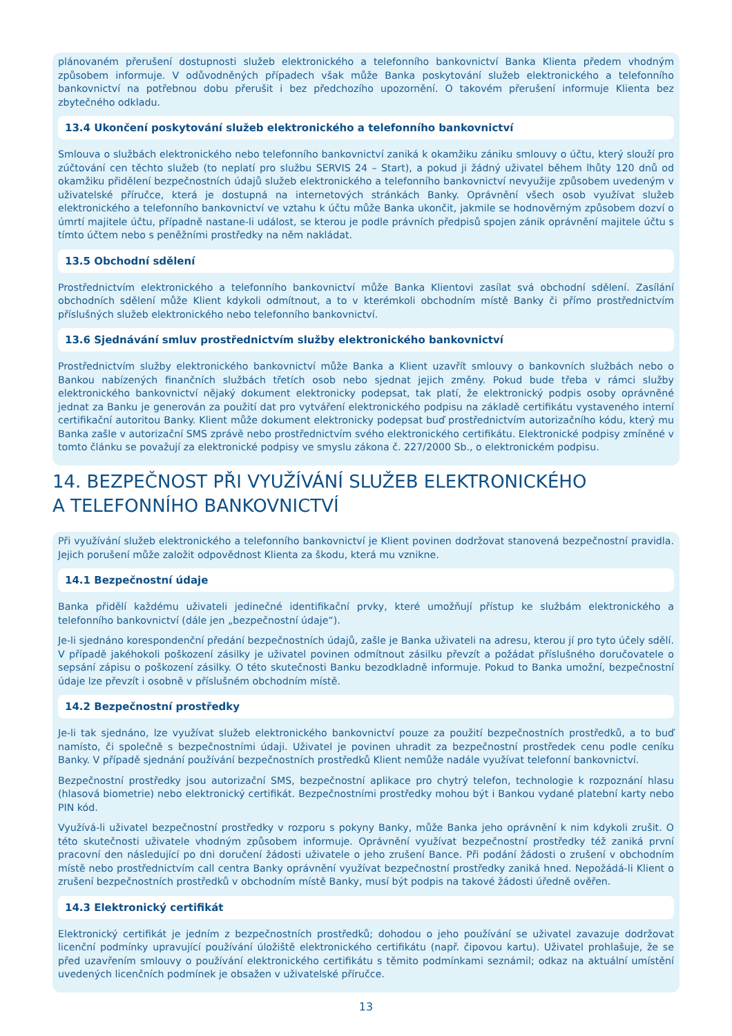plánovaném přerušení dostupnosti služeb elektronického a telefonního bankovnictví Banka Klienta předem vhodným způsobem informuje. V odůvodněných případech však může Banka poskytování služeb elektronického a telefonního bankovnictví na potřebnou dobu přerušit i bez předchozího upozornění. O takovém přerušení informuje Klienta bez zbytečného odkladu.
13.4 Ukončení poskytování služeb elektronického a telefonního bankovnictví
Smlouva o službách elektronického nebo telefonního bankovnictví zaniká k okamžiku zániku smlouvy o účtu, který slouží pro zúčtování cen těchto služeb (to neplatí pro službu SERVIS 24 – Start), a pokud ji žádný uživatel během lhůty 120 dnů od okamžiku přidělení bezpečnostních údajů služeb elektronického a telefonního bankovnictví nevyužije způsobem uvedeným v uživatelské příručce, která je dostupná na internetových stránkách Banky. Oprávnění všech osob využívat služeb elektronického a telefonního bankovnictví ve vztahu k účtu může Banka ukončit, jakmile se hodnověrným způsobem dozví o úmrtí majitele účtu, případně nastane-li událost, se kterou je podle právních předpisů spojen zánik oprávnění majitele účtu s tímto účtem nebo s peněžními prostředky na něm nakládat.
13.5 Obchodní sdělení
Prostřednictvím elektronického a telefonního bankovnictví může Banka Klientovi zasílat svá obchodní sdělení. Zasílání obchodních sdělení může Klient kdykoli odmítnout, a to v kterémkoli obchodním místě Banky či přímo prostřednictvím příslušných služeb elektronického nebo telefonního bankovnictví.
13.6 Sjednávání smluv prostřednictvím služby elektronického bankovnictví
Prostřednictvím služby elektronického bankovnictví může Banka a Klient uzavřít smlouvy o bankovních službách nebo o Bankou nabízených finančních službách třetích osob nebo sjednat jejich změny. Pokud bude třeba v rámci služby elektronického bankovnictví nějaký dokument elektronicky podepsat, tak platí, že elektronický podpis osoby oprávněné jednat za Banku je generován za použití dat pro vytváření elektronického podpisu na základě certifikátu vystaveného interní certifikační autoritou Banky. Klient může dokument elektronicky podepsat buď prostřednictvím autorizačního kódu, který mu Banka zašle v autorizační SMS zprávě nebo prostřednictvím svého elektronického certifikátu. Elektronické podpisy zmíněné v tomto článku se považují za elektronické podpisy ve smyslu zákona č. 227/2000 Sb., o elektronickém podpisu.
14. BEZPEČNOST PŘI VYUŽÍVÁNÍ SLUŽEB ELEKTRONICKÉHO
A TELEFONNÍHO BANKOVNICTVÍ
Při využívání služeb elektronického a telefonního bankovnictví je Klient povinen dodržovat stanovená bezpečnostní pravidla. Jejich porušení může založit odpovědnost Klienta za škodu, která mu vznikne.
14.1 Bezpečnostní údaje
Banka přidělí každému uživateli jedinečné identifikační prvky, které umožňují přístup ke službám elektronického a telefonního bankovnictví (dále jen „bezpečnostní údaje“).
Je-li sjednáno korespondenční předání bezpečnostních údajů, zašle je Banka uživateli na adresu, kterou jí pro tyto účely sdělí. V případě jakéhokoli poškození zásilky je uživatel povinen odmítnout zásilku převzít a požádat příslušného doručovatele o sepsání zápisu o poškození zásilky. O této skutečnosti Banku bezodkladně informuje. Pokud to Banka umožní, bezpečnostní údaje lze převzít i osobně v příslušném obchodním místě.
14.2 Bezpečnostní prostředky
Je-li tak sjednáno, lze využívat služeb elektronického bankovnictví pouze za použití bezpečnostních prostředků, a to buď namísto, či společně s bezpečnostními údaji. Uživatel je povinen uhradit za bezpečnostní prostředek cenu podle ceníku Banky. V případě sjednání používání bezpečnostních prostředků Klient nemůže nadále využívat telefonní bankovnictví.
Bezpečnostní prostředky jsou autorizační SMS, bezpečnostní aplikace pro chytrý telefon, technologie k rozpoznání hlasu (hlasová biometrie) nebo elektronický certifikát. Bezpečnostními prostředky mohou být i Bankou vydané platební karty nebo PIN kód.
Využívá-li uživatel bezpečnostní prostředky v rozporu s pokyny Banky, může Banka jeho oprávnění k nim kdykoli zrušit. O této skutečnosti uživatele vhodným způsobem informuje. Oprávnění využívat bezpečnostní prostředky též zaniká první pracovní den následující po dni doručení žádosti uživatele o jeho zrušení Bance. Při podání žádosti o zrušení v obchodním místě nebo prostřednictvím call centra Banky oprávnění využívat bezpečnostní prostředky zaniká hned. Nepožádá-li Klient o zrušení bezpečnostních prostředků v obchodním místě Banky, musí být podpis na takové žádosti úředně ověřen.
14.3 Elektronický certifikát
Elektronický certifikát je jedním z bezpečnostních prostředků; dohodou o jeho používání se uživatel zavazuje dodržovat licenční podmínky upravující používání úložiště elektronického certifikátu (např. čipovou kartu). Uživatel prohlašuje, že se před uzavřením smlouvy o používání elektronického certifikátu s těmito podmínkami seznámil; odkaz na aktuální umístění uvedených licenčních podmínek je obsažen v uživatelské příručce.
13